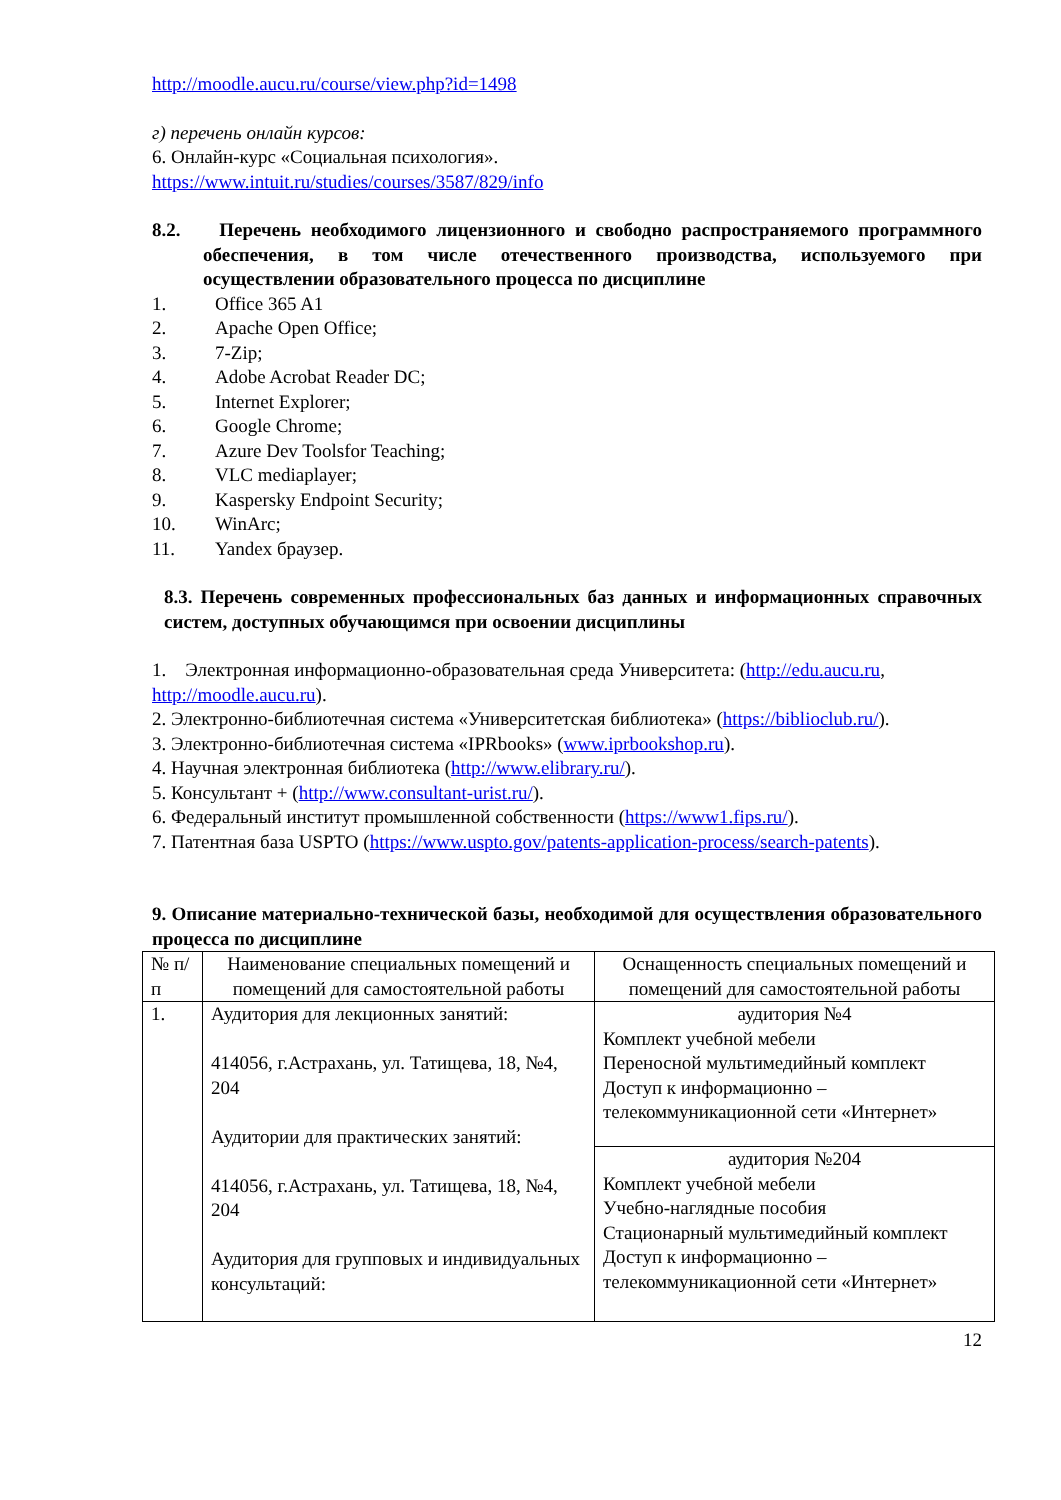http://moodle.aucu.ru/course/view.php?id=1498
г) перечень онлайн курсов:
6. Онлайн-курс «Социальная психология».
https://www.intuit.ru/studies/courses/3587/829/info
8.2. Перечень необходимого лицензионного и свободно распространяемого программного обеспечения, в том числе отечественного производства, используемого при осуществлении образовательного процесса по дисциплине
1. Office 365 A1
2. Apache Open Office;
3. 7-Zip;
4. Adobe Acrobat Reader DC;
5. Internet Explorer;
6. Google Chrome;
7. Azure Dev Toolsfor Teaching;
8. VLC mediaplayer;
9. Kaspersky Endpoint Security;
10. WinArc;
11. Yandex браузер.
8.3. Перечень современных профессиональных баз данных и информационных справочных систем, доступных обучающимся при освоении дисциплины
1. Электронная информационно-образовательная среда Университета: (http://edu.aucu.ru, http://moodle.aucu.ru).
2. Электронно-библиотечная система «Университетская библиотека» (https://biblioclub.ru/).
3. Электронно-библиотечная система «IPRbooks» (www.iprbookshop.ru).
4. Научная электронная библиотека (http://www.elibrary.ru/).
5. Консультант + (http://www.consultant-urist.ru/).
6. Федеральный институт промышленной собственности (https://www1.fips.ru/).
7. Патентная база USPTO (https://www.uspto.gov/patents-application-process/search-patents).
9. Описание материально-технической базы, необходимой для осуществления образовательного процесса по дисциплине
| № п/п | Наименование специальных помещений и помещений для самостоятельной работы | Оснащенность специальных помещений и помещений для самостоятельной работы |
| 1. | Аудитория для лекционных занятий: 414056, г.Астрахань, ул. Татищева, 18, №4, 204 Аудитории для практических занятий: 414056, г.Астрахань, ул. Татищева, 18, №4, 204 Аудитория для групповых и индивидуальных консультаций: | аудитория №4 Комплект учебной мебели Переносной мультимедийный комплект Доступ к информационно – телекоммуникационной сети «Интернет» |
| | | аудитория №204 Комплект учебной мебели Учебно-наглядные пособия Стационарный мультимедийный комплект Доступ к информационно – телекоммуникационной сети «Интернет» |
12